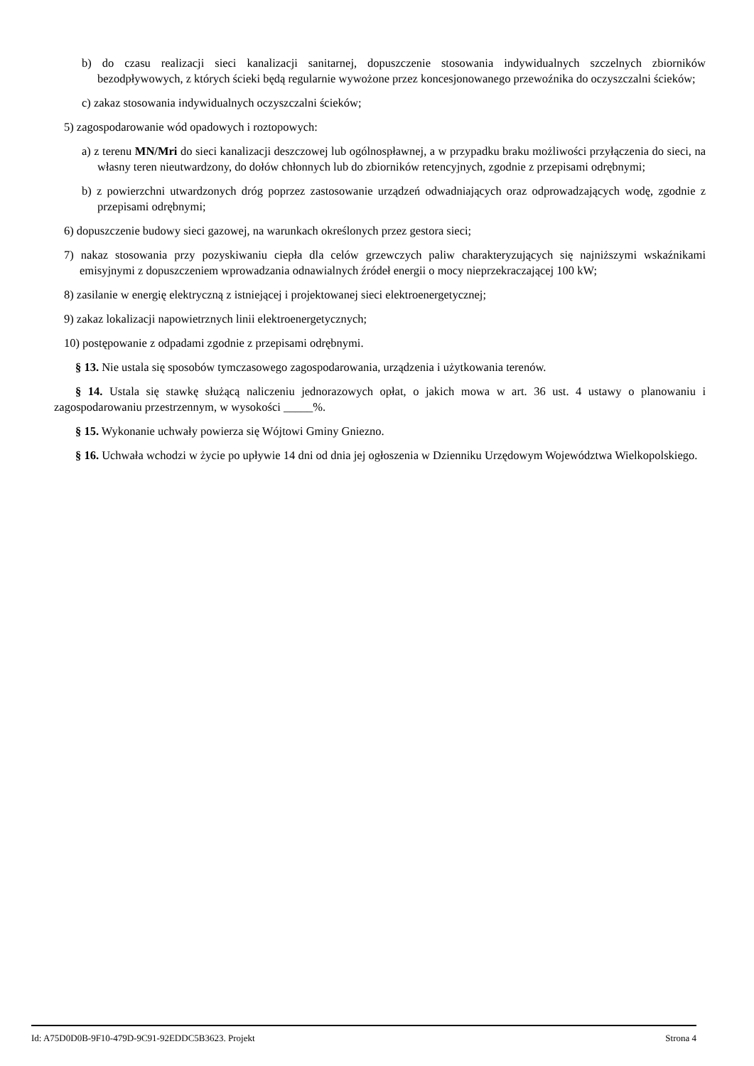b) do czasu realizacji sieci kanalizacji sanitarnej, dopuszczenie stosowania indywidualnych szczelnych zbiorników bezodpływowych, z których ścieki będą regularnie wywożone przez koncesjonowanego przewoźnika do oczyszczalni ścieków;
c) zakaz stosowania indywidualnych oczyszczalni ścieków;
5) zagospodarowanie wód opadowych i roztopowych:
a) z terenu MN/Mri do sieci kanalizacji deszczowej lub ogólnospławnej, a w przypadku braku możliwości przyłączenia do sieci, na własny teren nieutwardzony, do dołów chłonnych lub do zbiorników retencyjnych, zgodnie z przepisami odrębnymi;
b) z powierzchni utwardzonych dróg poprzez zastosowanie urządzeń odwadniających oraz odprowadzających wodę, zgodnie z przepisami odrębnymi;
6) dopuszczenie budowy sieci gazowej, na warunkach określonych przez gestora sieci;
7) nakaz stosowania przy pozyskiwaniu ciepła dla celów grzewczych paliw charakteryzujących się najniższymi wskaźnikami emisyjnymi z dopuszczeniem wprowadzania odnawialnych źródeł energii o mocy nieprzekraczającej 100 kW;
8) zasilanie w energię elektryczną z istniejącej i projektowanej sieci elektroenergetycznej;
9) zakaz lokalizacji napowietrznych linii elektroenergetycznych;
10) postępowanie z odpadami zgodnie z przepisami odrębnymi.
§ 13. Nie ustala się sposobów tymczasowego zagospodarowania, urządzenia i użytkowania terenów.
§ 14. Ustala się stawkę służącą naliczeniu jednorazowych opłat, o jakich mowa w art. 36 ust. 4 ustawy o planowaniu i zagospodarowaniu przestrzennym, w wysokości _____%.
§ 15. Wykonanie uchwały powierza się Wójtowi Gminy Gniezno.
§ 16. Uchwała wchodzi w życie po upływie 14 dni od dnia jej ogłoszenia w Dzienniku Urzędowym Województwa Wielkopolskiego.
Id: A75D0D0B-9F10-479D-9C91-92EDDC5B3623. Projekt Strona 4